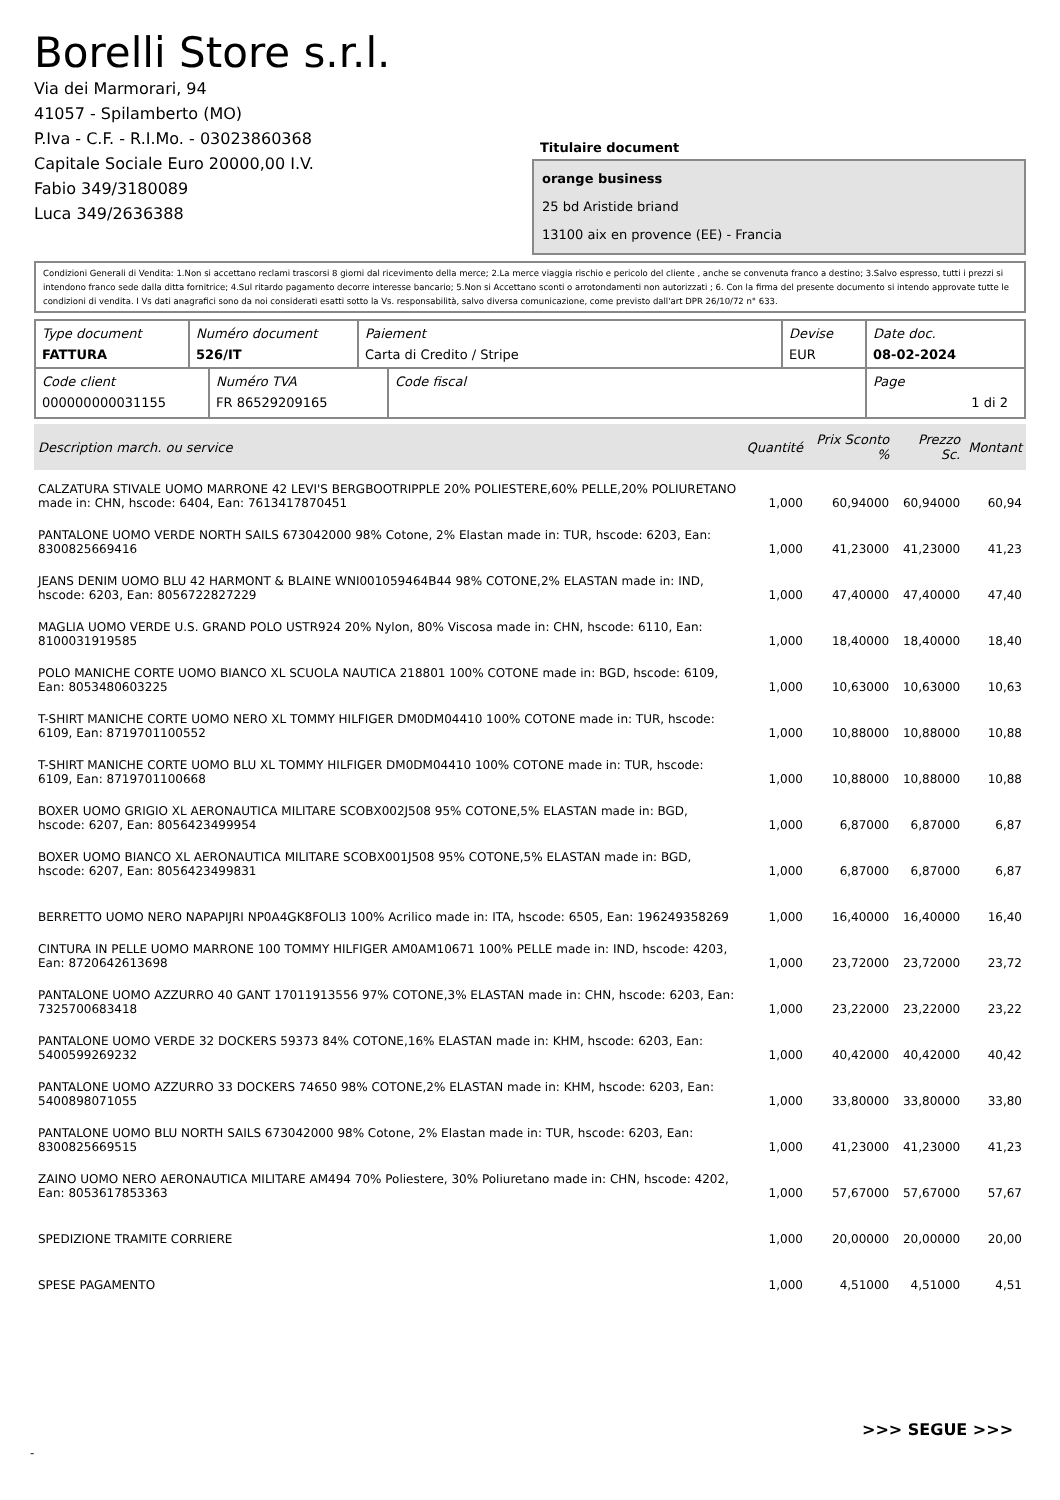Borelli Store s.r.l.
Via dei Marmorari, 94
41057 - Spilamberto (MO)
P.Iva - C.F. - R.I.Mo. - 03023860368
Capitale Sociale Euro 20000,00 I.V.
Fabio 349/3180089
Luca 349/2636388
Titulaire document
orange business
25 bd Aristide briand
13100 aix en provence (EE) - Francia
Condizioni Generali di Vendita: 1.Non si accettano reclami trascorsi 8 giorni dal ricevimento della merce; 2.La merce viaggia rischio e pericolo del cliente , anche se convenuta franco a destino; 3.Salvo espresso, tutti i prezzi si intendono franco sede dalla ditta fornitrice; 4.Sul ritardo pagamento decorre interesse bancario; 5.Non si Accettano sconti o arrotondamenti non autorizzati ; 6. Con la firma del presente documento si intendo approvate tutte le condizioni di vendita. I Vs dati anagrafici sono da noi considerati esatti sotto la Vs. responsabilità, salvo diversa comunicazione, come previsto dall'art DPR 26/10/72 n° 633.
| Type document FATTURA | Numéro document 526/IT | Paiement Carta di Credito / Stripe | Devise EUR | Date doc. 08-02-2024 |
| Code client 000000000031155 | Numéro TVA FR 86529209165 | Code fiscal | Page 1 di 2 |
| Description march. ou service | Quantité | Prix Sconto % | Prezzo Sc. | Montant |
| --- | --- | --- | --- | --- |
| CALZATURA STIVALE UOMO MARRONE 42 LEVI'S BERGBOOTRIPPLE 20% POLIESTERE,60% PELLE,20% POLIURETANO made in: CHN, hscode: 6404, Ean: 7613417870451 | 1,000 | 60,94000 | 60,94000 | 60,94 |
| PANTALONE UOMO VERDE NORTH SAILS 673042000 98% Cotone, 2% Elastan made in: TUR, hscode: 6203, Ean: 8300825669416 | 1,000 | 41,23000 | 41,23000 | 41,23 |
| JEANS DENIM UOMO BLU 42 HARMONT & BLAINE WNI001059464B44 98% COTONE,2% ELASTAN made in: IND, hscode: 6203, Ean: 8056722827229 | 1,000 | 47,40000 | 47,40000 | 47,40 |
| MAGLIA UOMO VERDE U.S. GRAND POLO USTR924 20% Nylon, 80% Viscosa made in: CHN, hscode: 6110, Ean: 8100031919585 | 1,000 | 18,40000 | 18,40000 | 18,40 |
| POLO MANICHE CORTE UOMO BIANCO XL SCUOLA NAUTICA 218801 100% COTONE made in: BGD, hscode: 6109, Ean: 8053480603225 | 1,000 | 10,63000 | 10,63000 | 10,63 |
| T-SHIRT MANICHE CORTE UOMO NERO XL TOMMY HILFIGER DM0DM04410 100% COTONE made in: TUR, hscode: 6109, Ean: 8719701100552 | 1,000 | 10,88000 | 10,88000 | 10,88 |
| T-SHIRT MANICHE CORTE UOMO BLU XL TOMMY HILFIGER DM0DM04410 100% COTONE made in: TUR, hscode: 6109, Ean: 8719701100668 | 1,000 | 10,88000 | 10,88000 | 10,88 |
| BOXER UOMO GRIGIO XL AERONAUTICA MILITARE SCOBX002J508 95% COTONE,5% ELASTAN made in: BGD, hscode: 6207, Ean: 8056423499954 | 1,000 | 6,87000 | 6,87000 | 6,87 |
| BOXER UOMO BIANCO XL AERONAUTICA MILITARE SCOBX001J508 95% COTONE,5% ELASTAN made in: BGD, hscode: 6207, Ean: 8056423499831 | 1,000 | 6,87000 | 6,87000 | 6,87 |
| BERRETTO UOMO NERO NAPAPIJRI NP0A4GK8FOLI3 100% Acrilico made in: ITA, hscode: 6505, Ean: 196249358269 | 1,000 | 16,40000 | 16,40000 | 16,40 |
| CINTURA IN PELLE UOMO MARRONE 100 TOMMY HILFIGER AM0AM10671 100% PELLE made in: IND, hscode: 4203, Ean: 8720642613698 | 1,000 | 23,72000 | 23,72000 | 23,72 |
| PANTALONE UOMO AZZURRO 40 GANT 17011913556 97% COTONE,3% ELASTAN made in: CHN, hscode: 6203, Ean: 7325700683418 | 1,000 | 23,22000 | 23,22000 | 23,22 |
| PANTALONE UOMO VERDE 32 DOCKERS 59373 84% COTONE,16% ELASTAN made in: KHM, hscode: 6203, Ean: 5400599269232 | 1,000 | 40,42000 | 40,42000 | 40,42 |
| PANTALONE UOMO AZZURRO 33 DOCKERS 74650 98% COTONE,2% ELASTAN made in: KHM, hscode: 6203, Ean: 5400898071055 | 1,000 | 33,80000 | 33,80000 | 33,80 |
| PANTALONE UOMO BLU NORTH SAILS 673042000 98% Cotone, 2% Elastan made in: TUR, hscode: 6203, Ean: 8300825669515 | 1,000 | 41,23000 | 41,23000 | 41,23 |
| ZAINO UOMO NERO AERONAUTICA MILITARE AM494 70% Poliestere, 30% Poliuretano made in: CHN, hscode: 4202, Ean: 8053617853363 | 1,000 | 57,67000 | 57,67000 | 57,67 |
| SPEDIZIONE TRAMITE CORRIERE | 1,000 | 20,00000 | 20,00000 | 20,00 |
| SPESE PAGAMENTO | 1,000 | 4,51000 | 4,51000 | 4,51 |
>>> SEGUE >>>
-